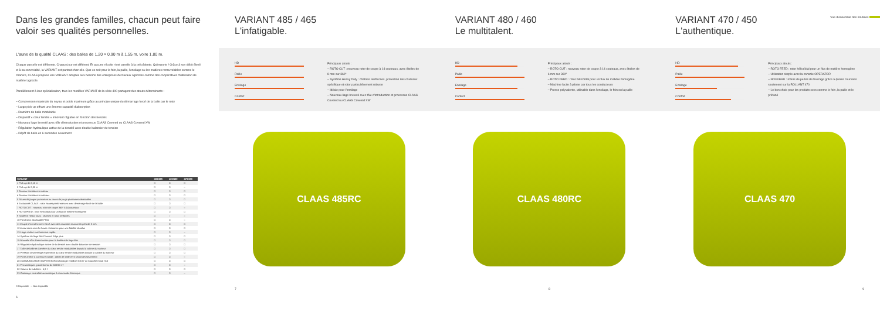Dans les grandes familles, chacun peut faire valoir ses qualités personnelles.
L'aune de la qualité CLAAS : des balles de 1,20 × 0,90 m à 1,55 m, voire 1,80 m.
Chaque parcelle est différente. Chaque jour est différent. Et aucune récolte n'est pareille à la précédente. Qu'importe ! Grâce à son débit élevé et à sa convivialité, la VARIANT est partout chez elle. Que ce soit pour le foin, la paille, l'ensilage ou les matières renouvelables comme le chanvre, CLAAS propose une VARIANT adaptée aux besoins des entreprises de travaux agricoles comme des coopératives d'utilisation de matériel agricole.
Parallèlement à leur spécialisation, tous les modèles VARIANT de la série 400 partagent des atouts déterminants :
– Compression maximale du noyau et poids maximum grâce au principe unique du démarrage forcé de la balle par le rotor
– Large pick-up offrant une énorme capacité d'absorption
– Diamètre de balle modulable
– Dispositif « cœur tendre » innovant réglable en fonction des besoins
– Nouveau liage breveté avec tôle d'introduction et processus CLAAS Covered ou CLAAS Covered XW
– Régulation hydraulique active de la densité avec double balancier de tension
– Dépôt de balle en 6 secondes seulement
| VARIANT | 485/465 | 480/460 | 470/450 |
| --- | --- | --- | --- |
| 1 Pick-up de 2,10 m | □ | □ | □ |
| 2 Pick-up de 2,35 m | □ | □ | – |
| 3 Tasseur d'andains à rouleau | □ | □ | □ |
| 4 Tasseur d'andains à rouleaux | □ | □ | □ |
| 5 Roues de jauges pivotantes ou roues de jauge pivotantes rabattables | □ | □ | □ |
| 6 Exclusivité CLAAS : rotor hautes performances avec démarrage forcé de la balle | □ | □ | □ |
| 7 ROTO CUT : nouveau rotor de coupe 360° à 14 couteaux | □ | □ | – |
| 8 ROTO FEED : rotor hélicoïdal pour un flux de matière homogène | □ | □ | □ |
| 9 Système Heavy Duty : chaînes et rotor renforcés | □ | – | – |
| 10 Fond rotor abaissable PRO | □ | □ | – |
| 11 Couple d'entraînement élevé avec des courroies tournant à près de 3 m/s | □ | □ | □ |
| 12 4 courroies sans fin haute résistance pour une fiabilité absolue | □ | □ | □ |
| 13 Liage confort extrêmement rapide | □ | □ | – |
| 14 Système de liage filet Covered Edge plus | □ | □ | □ |
| 15 Nouvelle tôle d'introduction pour la ficelle et le liage filet | □ | □ | □ |
| 16 Régulation hydraulique active de la densité avec double balancier de tension | □ | □ | □ |
| 17 Taille de balle et diamètre du cœur tendre modulables depuis la cabine du tracteur | □ | □ | □ |
| 18 Pression de pressage et pression du cœur tendre modulables depuis la cabine du tracteur | □ | □ | □ |
| 19 Porte arrière à ouverture rapide : dépôt de balle en 6 secondes seulement | □ | □ | – |
| 20 COMMUNICATOR II/OPERATOR/technologie ISOBUS EASY on board/terminal S10 | □ | □ | □ |
| 21 Pneumatiques grand format de 500/50 17 | □ | □ | – |
| 22 Volume de lubrifiant : 6,3 l | □ | □ | □ |
| 23 Graissage centralisé automatique à commande électrique | □ | □ | – |
□ Disponible – Non disponible
6
Vue d'ensemble des modèles
VARIANT 485 / 465
L'infatigable.
VARIANT 480 / 460
Le multitalent.
VARIANT 470 / 450
L'authentique.
HD
Paille
Ensilage
Confort
Principaux atouts :
– ROTO CUT : nouveau rotor de coupe à 14 couteaux, avec étoiles de 8 mm sur 360°
– Système Heavy Duty : chaînes renforcées, protection des couteaux spécifique et rotor particulièrement robuste
– Idéale pour l'ensilage
– Nouveau liage breveté avec tôle d'introduction et processus CLAAS Covered ou CLAAS Covered XW
HD
Paille
Ensilage
Confort
Principaux atouts :
– ROTO CUT : nouveau rotor de coupe à 14 couteaux, avec étoiles de 6 mm sur 360°
– ROTO FEED : rotor hélicoïdal pour un flux de matière homogène
– Machine facile à piloter par tous les conducteurs
– Presse polyvalente, utilisable dans l'ensilage, le foin ou la paille
HD
Paille
Ensilage
Confort
Principaux atouts :
– ROTO FEED : rotor hélicoïdal pour un flux de matière homogène
– Utilisation simple avec la console OPERATOR
– NOUVEAU : moins de pertes de fourrage grâce à quatre courroies seulement sur la ROLLANT 470
– Le bon choix pour les produits secs comme le foin, la paille et le préfané
CLAAS 485RC CLAAS 480RC CLAAS 470
7 8 9